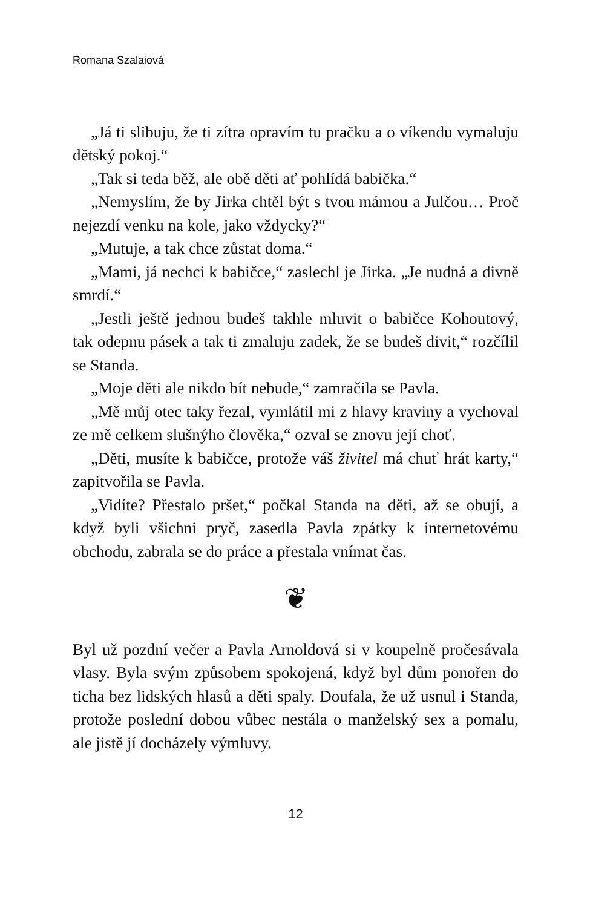Romana Szalaiová
„Já ti slibuju, že ti zítra opravím tu pračku a o víkendu vymaluju dětský pokoj.“
„Tak si teda běž, ale obě děti ať pohlídá babička.“
„Nemyslím, že by Jirka chtěl být s tvou mámou a Julčou… Proč nejezdí venku na kole, jako vždycky?“
„Mutuje, a tak chce zůstat doma.“
„Mami, já nechci k babičce,“ zaslechl je Jirka. „Je nudná a divně smrdí.“
„Jestli ještě jednou budeš takhle mluvit o babičce Kohoutový, tak odepnu pásek a tak ti zmaluju zadek, že se budeš divit,“ rozčílil se Standa.
„Moje děti ale nikdo bít nebude,“ zamračila se Pavla.
„Mě můj otec taky řezal, vymlátil mi z hlavy kraviny a vychoval ze mě celkem slušnýho člověka,“ ozval se znovu její choť.
„Děti, musíte k babičce, protože váš živitel má chuť hrát karty,“ zapitvořila se Pavla.
„Vidíte? Přestalo pršet,“ počkal Standa na děti, až se obují, a když byli všichni pryč, zasedla Pavla zpátky k internetovému obchodu, zabrala se do práce a přestala vnímat čas.
❦
Byl už pozdní večer a Pavla Arnoldová si v koupelně pročesávala vlasy. Byla svým způsobem spokojená, když byl dům ponořen do ticha bez lidských hlasů a děti spaly. Doufala, že už usnul i Standa, protože poslední dobou vůbec nestála o manželský sex a pomalu, ale jistě jí docházely výmluvy.
12